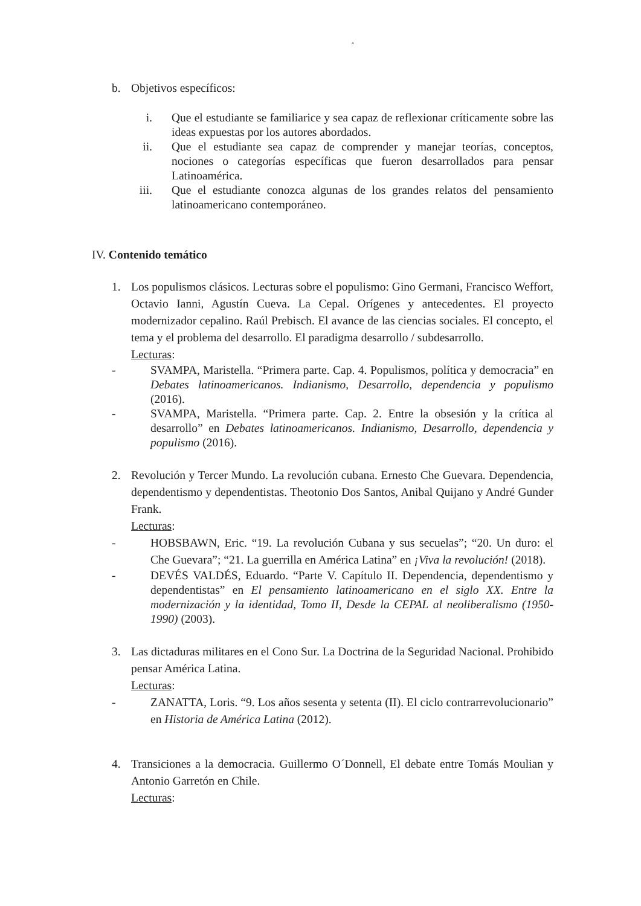״
b. Objetivos específicos:
i. Que el estudiante se familiarice y sea capaz de reflexionar críticamente sobre las ideas expuestas por los autores abordados.
ii. Que el estudiante sea capaz de comprender y manejar teorías, conceptos, nociones o categorías específicas que fueron desarrollados para pensar Latinoamérica.
iii. Que el estudiante conozca algunas de los grandes relatos del pensamiento latinoamericano contemporáneo.
IV. Contenido temático
1. Los populismos clásicos. Lecturas sobre el populismo: Gino Germani, Francisco Weffort, Octavio Ianni, Agustín Cueva. La Cepal. Orígenes y antecedentes. El proyecto modernizador cepalino. Raúl Prebisch. El avance de las ciencias sociales. El concepto, el tema y el problema del desarrollo. El paradigma desarrollo / subdesarrollo.
Lecturas:
- SVAMPA, Maristella. “Primera parte. Cap. 4. Populismos, política y democracia” en Debates latinoamericanos. Indianismo, Desarrollo, dependencia y populismo (2016).
- SVAMPA, Maristella. “Primera parte. Cap. 2. Entre la obsesión y la crítica al desarrollo” en Debates latinoamericanos. Indianismo, Desarrollo, dependencia y populismo (2016).
2. Revolución y Tercer Mundo. La revolución cubana. Ernesto Che Guevara. Dependencia, dependentismo y dependentistas. Theotonio Dos Santos, Anibal Quijano y André Gunder Frank.
Lecturas:
- HOBSBAWN, Eric. “19. La revolución Cubana y sus secuelas”; “20. Un duro: el Che Guevara”; “21. La guerrilla en América Latina” en ¡Viva la revolución! (2018).
- DEVÉS VALDÉS, Eduardo. “Parte V. Capítulo II. Dependencia, dependentismo y dependentistas” en El pensamiento latinoamericano en el siglo XX. Entre la modernización y la identidad, Tomo II, Desde la CEPAL al neoliberalismo (1950-1990) (2003).
3. Las dictaduras militares en el Cono Sur. La Doctrina de la Seguridad Nacional. Prohibido pensar América Latina.
Lecturas:
- ZANATTA, Loris. “9. Los años sesenta y setenta (II). El ciclo contrarrevolucionario” en Historia de América Latina (2012).
4. Transiciones a la democracia. Guillermo O´Donnell, El debate entre Tomás Moulian y Antonio Garretón en Chile.
Lecturas: